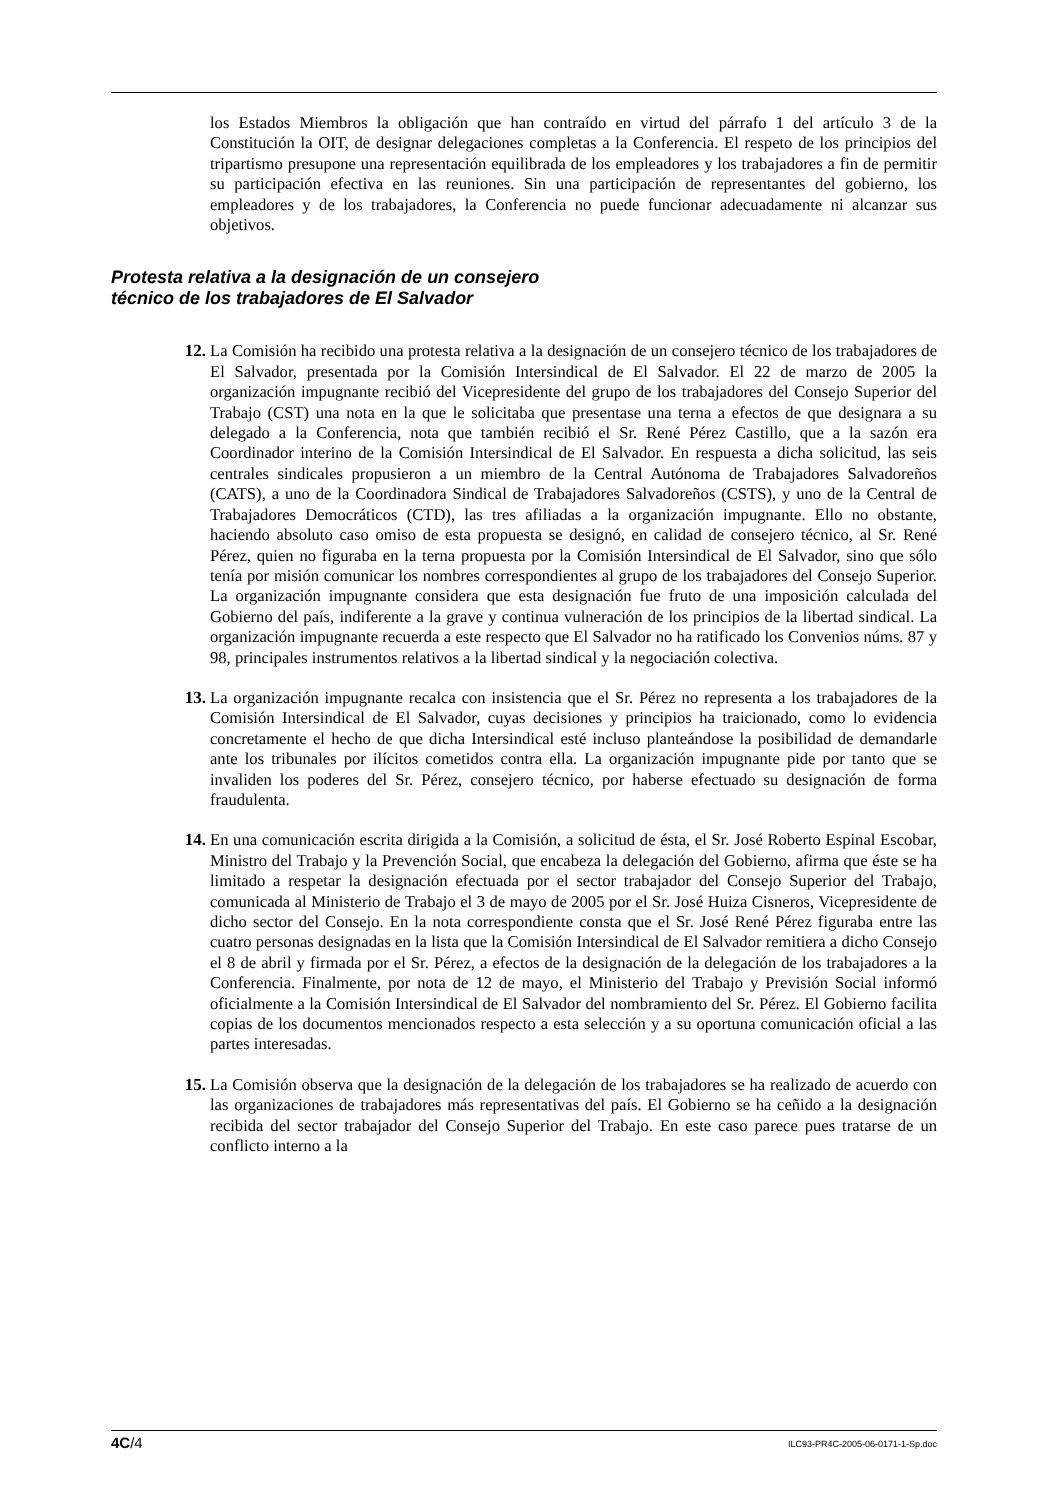los Estados Miembros la obligación que han contraído en virtud del párrafo 1 del artículo 3 de la Constitución la OIT, de designar delegaciones completas a la Conferencia. El respeto de los principios del tripartismo presupone una representación equilibrada de los empleadores y los trabajadores a fin de permitir su participación efectiva en las reuniones. Sin una participación de representantes del gobierno, los empleadores y de los trabajadores, la Conferencia no puede funcionar adecuadamente ni alcanzar sus objetivos.
Protesta relativa a la designación de un consejero
técnico de los trabajadores de El Salvador
12.
La Comisión ha recibido una protesta relativa a la designación de un consejero técnico de los trabajadores de El Salvador, presentada por la Comisión Intersindical de El Salvador. El 22 de marzo de 2005 la organización impugnante recibió del Vicepresidente del grupo de los trabajadores del Consejo Superior del Trabajo (CST) una nota en la que le solicitaba que presentase una terna a efectos de que designara a su delegado a la Conferencia, nota que también recibió el Sr. René Pérez Castillo, que a la sazón era Coordinador interino de la Comisión Intersindical de El Salvador. En respuesta a dicha solicitud, las seis centrales sindicales propusieron a un miembro de la Central Autónoma de Trabajadores Salvadoreños (CATS), a uno de la Coordinadora Sindical de Trabajadores Salvadoreños (CSTS), y uno de la Central de Trabajadores Democráticos (CTD), las tres afiliadas a la organización impugnante. Ello no obstante, haciendo absoluto caso omiso de esta propuesta se designó, en calidad de consejero técnico, al Sr. René Pérez, quien no figuraba en la terna propuesta por la Comisión Intersindical de El Salvador, sino que sólo tenía por misión comunicar los nombres correspondientes al grupo de los trabajadores del Consejo Superior. La organización impugnante considera que esta designación fue fruto de una imposición calculada del Gobierno del país, indiferente a la grave y continua vulneración de los principios de la libertad sindical. La organización impugnante recuerda a este respecto que El Salvador no ha ratificado los Convenios núms. 87 y 98, principales instrumentos relativos a la libertad sindical y la negociación colectiva.
13.
La organización impugnante recalca con insistencia que el Sr. Pérez no representa a los trabajadores de la Comisión Intersindical de El Salvador, cuyas decisiones y principios ha traicionado, como lo evidencia concretamente el hecho de que dicha Intersindical esté incluso planteándose la posibilidad de demandarle ante los tribunales por ilícitos cometidos contra ella. La organización impugnante pide por tanto que se invaliden los poderes del Sr. Pérez, consejero técnico, por haberse efectuado su designación de forma fraudulenta.
14.
En una comunicación escrita dirigida a la Comisión, a solicitud de ésta, el Sr. José Roberto Espinal Escobar, Ministro del Trabajo y la Prevención Social, que encabeza la delegación del Gobierno, afirma que éste se ha limitado a respetar la designación efectuada por el sector trabajador del Consejo Superior del Trabajo, comunicada al Ministerio de Trabajo el 3 de mayo de 2005 por el Sr. José Huiza Cisneros, Vicepresidente de dicho sector del Consejo. En la nota correspondiente consta que el Sr. José René Pérez figuraba entre las cuatro personas designadas en la lista que la Comisión Intersindical de El Salvador remitiera a dicho Consejo el 8 de abril y firmada por el Sr. Pérez, a efectos de la designación de la delegación de los trabajadores a la Conferencia. Finalmente, por nota de 12 de mayo, el Ministerio del Trabajo y Previsión Social informó oficialmente a la Comisión Intersindical de El Salvador del nombramiento del Sr. Pérez. El Gobierno facilita copias de los documentos mencionados respecto a esta selección y a su oportuna comunicación oficial a las partes interesadas.
15.
La Comisión observa que la designación de la delegación de los trabajadores se ha realizado de acuerdo con las organizaciones de trabajadores más representativas del país. El Gobierno se ha ceñido a la designación recibida del sector trabajador del Consejo Superior del Trabajo. En este caso parece pues tratarse de un conflicto interno a la
4C/4 ILC93-PR4C-2005-06-0171-1-Sp.doc